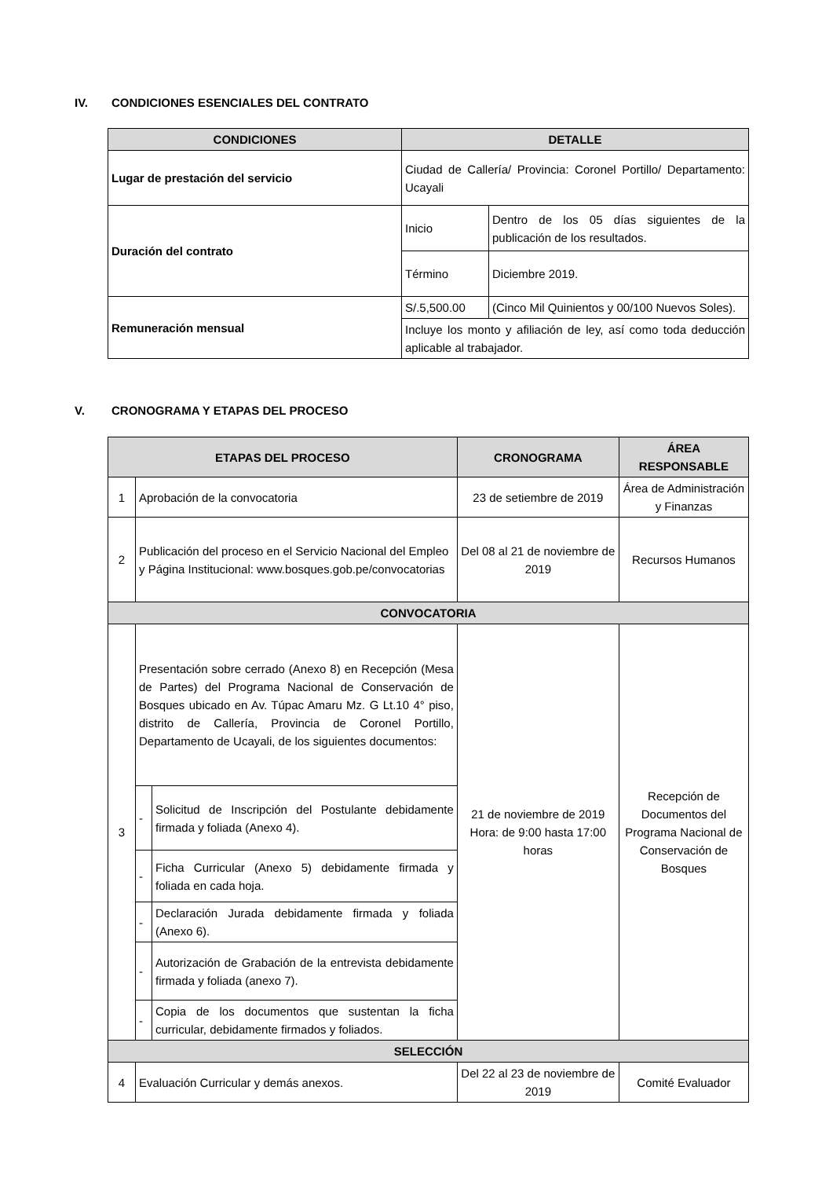IV. CONDICIONES ESENCIALES DEL CONTRATO
| CONDICIONES | DETALLE | |
| --- | --- | --- |
| Lugar de prestación del servicio | Ciudad de Callería/ Provincia: Coronel Portillo/ Departamento: Ucayali | |
| Duración del contrato | Inicio | Dentro de los 05 días siguientes de la publicación de los resultados. |
| | Término | Diciembre 2019. |
| Remuneración mensual | S/.5,500.00 | (Cinco Mil Quinientos y 00/100 Nuevos Soles). |
| | Incluye los monto y afiliación de ley, así como toda deducción aplicable al trabajador. | |
V. CRONOGRAMA Y ETAPAS DEL PROCESO
| ETAPAS DEL PROCESO | | | CRONOGRAMA | ÁREA RESPONSABLE |
| --- | --- | --- | --- | --- |
| 1 | Aprobación de la convocatoria | | 23 de setiembre de 2019 | Área de Administración y Finanzas |
| 2 | Publicación del proceso en el Servicio Nacional del Empleo y Página Institucional: www.bosques.gob.pe/convocatorias | | Del 08 al 21 de noviembre de 2019 | Recursos Humanos |
| CONVOCATORIA | | | | |
| 3 | Presentación sobre cerrado (Anexo 8) en Recepción (Mesa de Partes) del Programa Nacional de Conservación de Bosques ubicado en Av. Túpac Amaru Mz. G Lt.10 4° piso, distrito de Callería, Provincia de Coronel Portillo, Departamento de Ucayali, de los siguientes documentos: | | 21 de noviembre de 2019 Hora: de 9:00 hasta 17:00 horas | Recepción de Documentos del Programa Nacional de Conservación de Bosques |
| | - | Solicitud de Inscripción del Postulante debidamente firmada y foliada (Anexo 4). | | |
| | - | Ficha Curricular (Anexo 5) debidamente firmada y foliada en cada hoja. | | |
| | - | Declaración Jurada debidamente firmada y foliada (Anexo 6). | | |
| | - | Autorización de Grabación de la entrevista debidamente firmada y foliada (anexo 7). | | |
| | - | Copia de los documentos que sustentan la ficha curricular, debidamente firmados y foliados. | | |
| SELECCIÓN | | | | |
| 4 | Evaluación Curricular y demás anexos. | | Del 22 al 23 de noviembre de 2019 | Comité Evaluador |